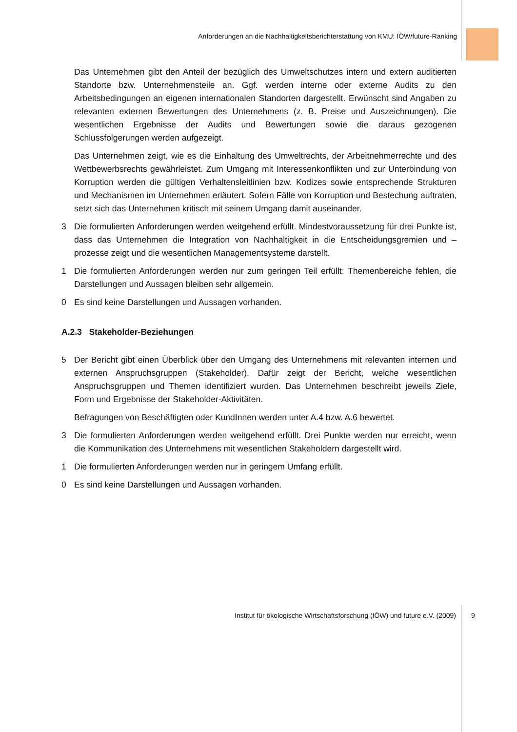Anforderungen an die Nachhaltigkeitsberichterstattung von KMU: IÖW/future-Ranking
Das Unternehmen gibt den Anteil der bezüglich des Umweltschutzes intern und extern auditierten Standorte bzw. Unternehmensteile an. Ggf. werden interne oder externe Audits zu den Arbeitsbedingungen an eigenen internationalen Standorten dargestellt. Erwünscht sind Angaben zu relevanten externen Bewertungen des Unternehmens (z. B. Preise und Auszeichnungen). Die wesentlichen Ergebnisse der Audits und Bewertungen sowie die daraus gezogenen Schlussfolgerungen werden aufgezeigt.
Das Unternehmen zeigt, wie es die Einhaltung des Umweltrechts, der Arbeitnehmerrechte und des Wettbewerbsrechts gewährleistet. Zum Umgang mit Interessenkonflikten und zur Unterbindung von Korruption werden die gültigen Verhaltensleitlinien bzw. Kodizes sowie entsprechende Strukturen und Mechanismen im Unternehmen erläutert. Sofern Fälle von Korruption und Bestechung auftraten, setzt sich das Unternehmen kritisch mit seinem Umgang damit auseinander.
3 Die formulierten Anforderungen werden weitgehend erfüllt. Mindestvoraussetzung für drei Punkte ist, dass das Unternehmen die Integration von Nachhaltigkeit in die Entscheidungsgremien und –prozesse zeigt und die wesentlichen Managementsysteme darstellt.
1 Die formulierten Anforderungen werden nur zum geringen Teil erfüllt: Themenbereiche fehlen, die Darstellungen und Aussagen bleiben sehr allgemein.
0 Es sind keine Darstellungen und Aussagen vorhanden.
A.2.3 Stakeholder-Beziehungen
5 Der Bericht gibt einen Überblick über den Umgang des Unternehmens mit relevanten internen und externen Anspruchsgruppen (Stakeholder). Dafür zeigt der Bericht, welche wesentlichen Anspruchsgruppen und Themen identifiziert wurden. Das Unternehmen beschreibt jeweils Ziele, Form und Ergebnisse der Stakeholder-Aktivitäten.
Befragungen von Beschäftigten oder KundInnen werden unter A.4 bzw. A.6 bewertet.
3 Die formulierten Anforderungen werden weitgehend erfüllt. Drei Punkte werden nur erreicht, wenn die Kommunikation des Unternehmens mit wesentlichen Stakeholdern dargestellt wird.
1 Die formulierten Anforderungen werden nur in geringem Umfang erfüllt.
0 Es sind keine Darstellungen und Aussagen vorhanden.
Institut für ökologische Wirtschaftsforschung (IÖW) und future e.V. (2009) 9